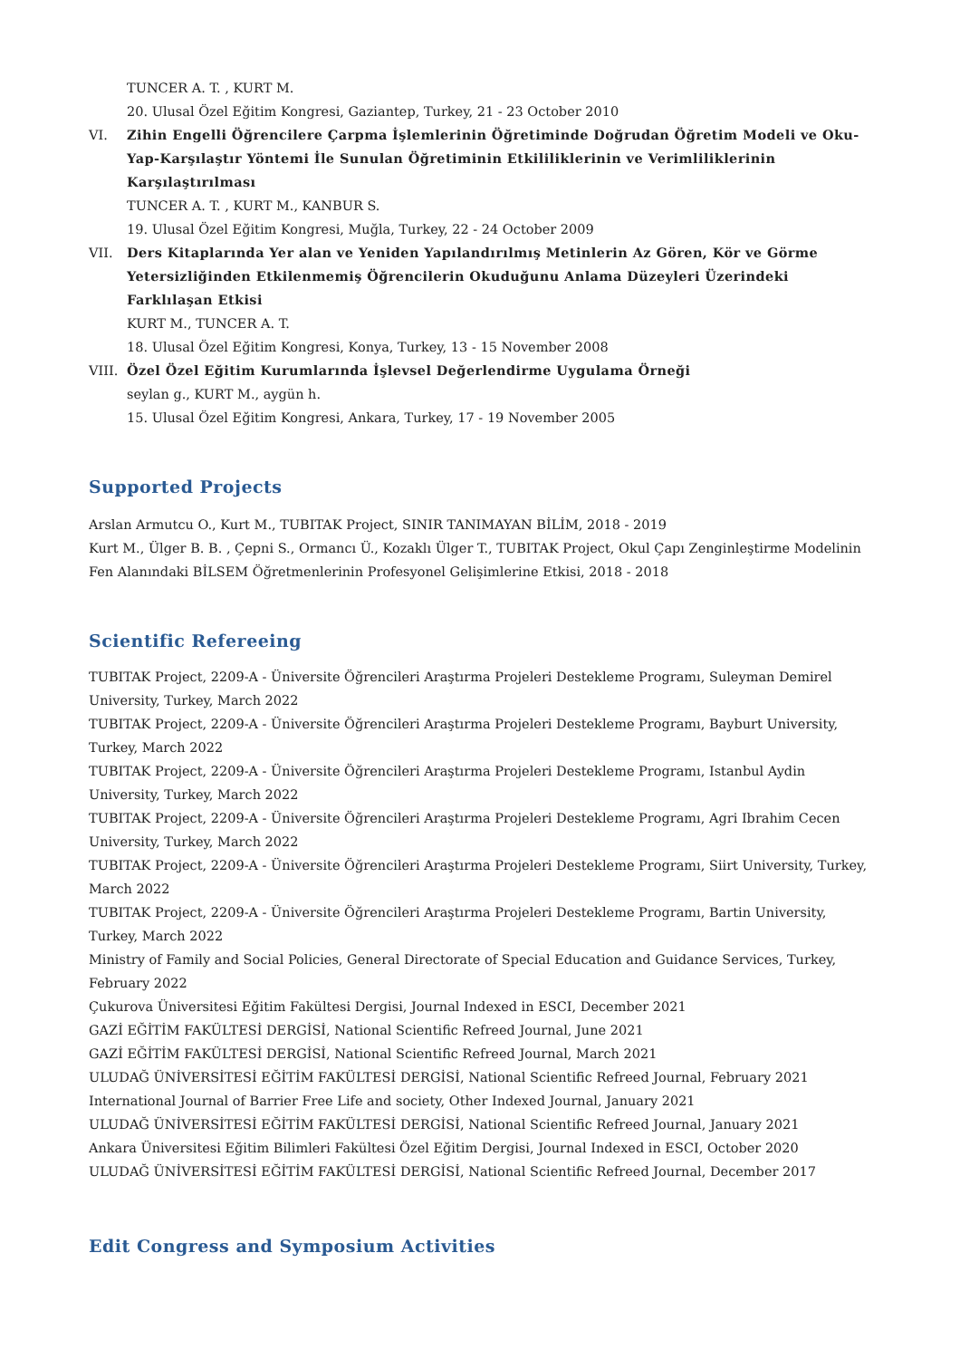TUNCER A. T. , KURT M.
20. Ulusal Özel Eğitim Kongresi, Gaziantep, Turkey, 21 - 23 October 2010
VI.
Zihin Engelli Öğrencilere Çarpma İşlemlerinin Öğretiminde Doğrudan Öğretim Modeli ve Oku-Yap-Karşılaştır Yöntemi İle Sunulan Öğretiminin Etkililiklerinin ve Verimliliklerinin Karşılaştırılması
TUNCER A. T. , KURT M., KANBUR S.
19. Ulusal Özel Eğitim Kongresi, Muğla, Turkey, 22 - 24 October 2009
VII.
Ders Kitaplarında Yer alan ve Yeniden Yapılandırılmış Metinlerin Az Gören, Kör ve Görme Yetersizliğinden Etkilenmemiş Öğrencilerin Okuduğunu Anlama Düzeyleri Üzerindeki Farklılaşan Etkisi
KURT M., TUNCER A. T.
18. Ulusal Özel Eğitim Kongresi, Konya, Turkey, 13 - 15 November 2008
VIII.
Özel Özel Eğitim Kurumlarında İşlevsel Değerlendirme Uygulama Örneği
seylan g., KURT M., aygün h.
15. Ulusal Özel Eğitim Kongresi, Ankara, Turkey, 17 - 19 November 2005
Supported Projects
Arslan Armutcu O., Kurt M., TUBITAK Project, SINIR TANIMAYAN BİLİM, 2018 - 2019
Kurt M., Ülger B. B. , Çepni S., Ormancı Ü., Kozaklı Ülger T., TUBITAK Project, Okul Çapı Zenginleştirme Modelinin Fen Alanındaki BİLSEM Öğretmenlerinin Profesyonel Gelişimlerine Etkisi, 2018 - 2018
Scientific Refereeing
TUBITAK Project, 2209-A - Üniversite Öğrencileri Araştırma Projeleri Destekleme Programı, Suleyman Demirel University, Turkey, March 2022
TUBITAK Project, 2209-A - Üniversite Öğrencileri Araştırma Projeleri Destekleme Programı, Bayburt University, Turkey, March 2022
TUBITAK Project, 2209-A - Üniversite Öğrencileri Araştırma Projeleri Destekleme Programı, Istanbul Aydin University, Turkey, March 2022
TUBITAK Project, 2209-A - Üniversite Öğrencileri Araştırma Projeleri Destekleme Programı, Agri Ibrahim Cecen University, Turkey, March 2022
TUBITAK Project, 2209-A - Üniversite Öğrencileri Araştırma Projeleri Destekleme Programı, Siirt University, Turkey, March 2022
TUBITAK Project, 2209-A - Üniversite Öğrencileri Araştırma Projeleri Destekleme Programı, Bartin University, Turkey, March 2022
Ministry of Family and Social Policies, General Directorate of Special Education and Guidance Services, Turkey, February 2022
Çukurova Üniversitesi Eğitim Fakültesi Dergisi, Journal Indexed in ESCI, December 2021
GAZİ EĞİTİM FAKÜLTESİ DERGİSİ, National Scientific Refreed Journal, June 2021
GAZİ EĞİTİM FAKÜLTESİ DERGİSİ, National Scientific Refreed Journal, March 2021
ULUDAĞ ÜNİVERSİTESİ EĞİTİM FAKÜLTESİ DERGİSİ, National Scientific Refreed Journal, February 2021
International Journal of Barrier Free Life and society, Other Indexed Journal, January 2021
ULUDAĞ ÜNİVERSİTESİ EĞİTİM FAKÜLTESİ DERGİSİ, National Scientific Refreed Journal, January 2021
Ankara Üniversitesi Eğitim Bilimleri Fakültesi Özel Eğitim Dergisi, Journal Indexed in ESCI, October 2020
ULUDAĞ ÜNİVERSİTESİ EĞİTİM FAKÜLTESİ DERGİSİ, National Scientific Refreed Journal, December 2017
Edit Congress and Symposium Activities